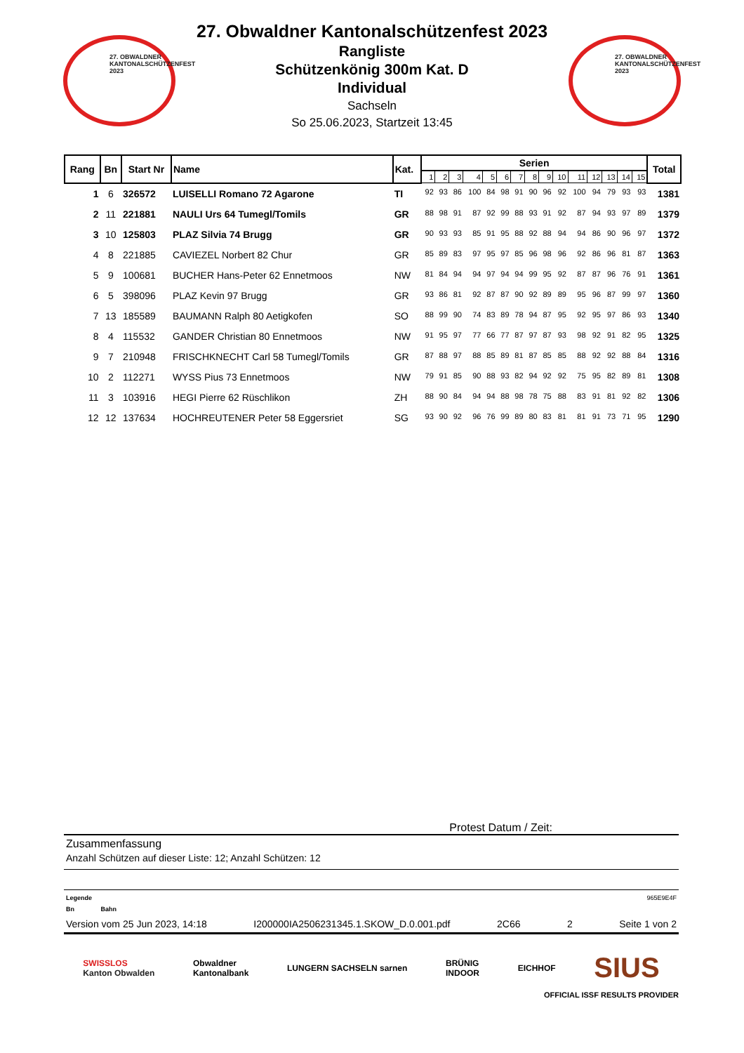27. OBWALDNER KANTONALSCHÜTZENFEST 2023
27. Obwaldner Kantonalschützenfest 2023
Rangliste
Schützenkönig 300m Kat. D
Individual
Sachseln
So 25.06.2023, Startzeit 13:45
27. OBWALDNER KANTONALSCHÜTZENFEST 2023
| Rang | Bn | Start Nr | Name | Kat. | Serien | | | | | | | | | | | | | | | Total |
| --- | --- | --- | --- | --- | --- | --- | --- | --- | --- | --- | --- | --- | --- | --- | --- | --- | --- | --- | --- | --- |
| | | | | | 1 | 2 | 3 | 4 | 5 | 6 | 7 | 8 | 9 | 10 | 11 | 12 | 13 | 14 | 15 | |
| 1 | 6 | 326572 | LUISELLI Romano 72 Agarone | TI | 92 | 93 | 86 | 100 | 84 | 98 | 91 | 90 | 96 | 92 | 100 | 94 | 79 | 93 | 93 | 1381 |
| 2 | 11 | 221881 | NAULI Urs 64 Tumegl/Tomils | GR | 88 | 98 | 91 | 87 | 92 | 99 | 88 | 93 | 91 | 92 | 87 | 94 | 93 | 97 | 89 | 1379 |
| 3 | 10 | 125803 | PLAZ Silvia 74 Brugg | GR | 90 | 93 | 93 | 85 | 91 | 95 | 88 | 92 | 88 | 94 | 94 | 86 | 90 | 96 | 97 | 1372 |
| 4 | 8 | 221885 | CAVIEZEL Norbert 82 Chur | GR | 85 | 89 | 83 | 97 | 95 | 97 | 85 | 96 | 98 | 96 | 92 | 86 | 96 | 81 | 87 | 1363 |
| 5 | 9 | 100681 | BUCHER Hans-Peter 62 Ennetmoos | NW | 81 | 84 | 94 | 94 | 97 | 94 | 94 | 99 | 95 | 92 | 87 | 87 | 96 | 76 | 91 | 1361 |
| 6 | 5 | 398096 | PLAZ Kevin 97 Brugg | GR | 93 | 86 | 81 | 92 | 87 | 87 | 90 | 92 | 89 | 89 | 95 | 96 | 87 | 99 | 97 | 1360 |
| 7 | 13 | 185589 | BAUMANN Ralph 80 Aetigkofen | SO | 88 | 99 | 90 | 74 | 83 | 89 | 78 | 94 | 87 | 95 | 92 | 95 | 97 | 86 | 93 | 1340 |
| 8 | 4 | 115532 | GANDER Christian 80 Ennetmoos | NW | 91 | 95 | 97 | 77 | 66 | 77 | 87 | 97 | 87 | 93 | 98 | 92 | 91 | 82 | 95 | 1325 |
| 9 | 7 | 210948 | FRISCHKNECHT Carl 58 Tumegl/Tomils | GR | 87 | 88 | 97 | 88 | 85 | 89 | 81 | 87 | 85 | 85 | 88 | 92 | 92 | 88 | 84 | 1316 |
| 10 | 2 | 112271 | WYSS Pius 73 Ennetmoos | NW | 79 | 91 | 85 | 90 | 88 | 93 | 82 | 94 | 92 | 92 | 75 | 95 | 82 | 89 | 81 | 1308 |
| 11 | 3 | 103916 | HEGI Pierre 62 Rüschlikon | ZH | 88 | 90 | 84 | 94 | 94 | 88 | 98 | 78 | 75 | 88 | 83 | 91 | 81 | 92 | 82 | 1306 |
| 12 | 12 | 137634 | HOCHREUTENER Peter 58 Eggersriet | SG | 93 | 90 | 92 | 96 | 76 | 99 | 89 | 80 | 83 | 81 | 81 | 91 | 73 | 71 | 95 | 1290 |
Protest Datum / Zeit:
Zusammenfassung
Anzahl Schützen auf dieser Liste: 12; Anzahl Schützen: 12
Legende 965E9E4F
Bn Bahn
Version vom 25 Jun 2023, 14:18 I200000IA2506231345.1.SKOW_D.0.001.pdf 2C66 2 Seite 1 von 2
SWISSLOS
Kanton Obwalden Obwaldner
Kantonalbank LUNGERN SACHSELN sarnen BRÜNIG
INDOOR EICHHOF SIUS
OFFICIAL ISSF RESULTS PROVIDER